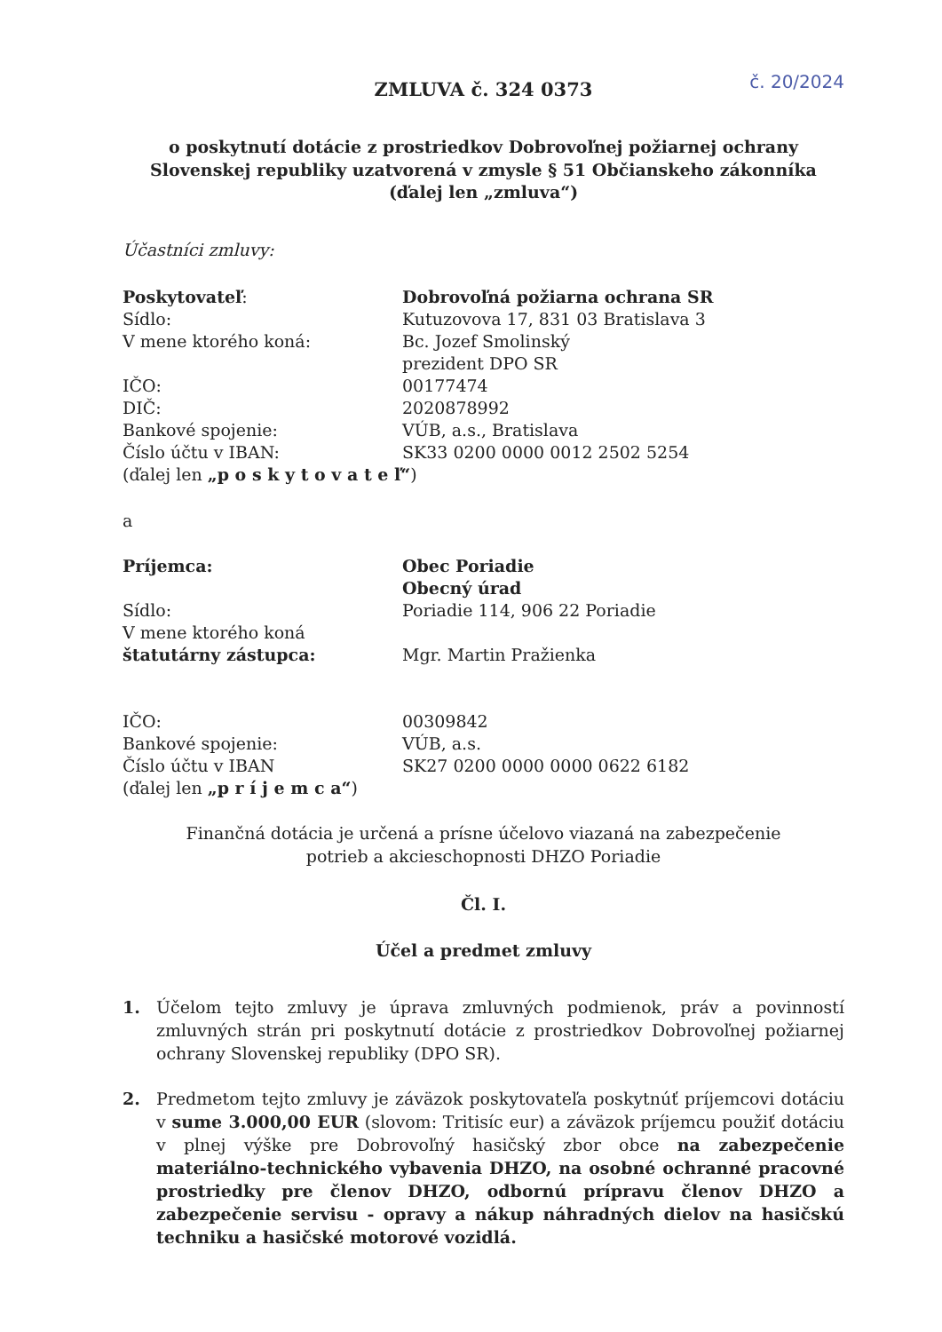ZMLUVA č. 324 0373 č. 20/2024
o poskytnutí dotácie z prostriedkov Dobrovoľnej požiarnej ochrany
Slovenskej republiky uzatvorená v zmysle § 51 Občianskeho zákonníka
(ďalej len „zmluva“)
Účastníci zmluvy:
Poskytovateľ: Dobrovoľná požiarna ochrana SR
Sídlo: Kutuzovova 17, 831 03 Bratislava 3
V mene ktorého koná: Bc. Jozef Smolinský
prezident DPO SR
IČO: 00177474
DIČ: 2020878992
Bankové spojenie: VÚB, a.s., Bratislava
Číslo účtu v IBAN: SK33 0200 0000 0012 2502 5254
(ďalej len „p o s k y t o v a t e ľ“)
a
Príjemca: Obec Poriadie
Obecný úrad
Sídlo: Poriadie 114, 906 22 Poriadie
V mene ktorého koná
štatutárny zástupca:
Mgr. Martin Pražienka
IČO: 00309842
Bankové spojenie: VÚB, a.s.
Číslo účtu v IBAN SK27 0200 0000 0000 0622 6182
(ďalej len „p r í j e m c a“)
Finančná dotácia je určená a prísne účelovo viazaná na zabezpečenie
potrieb a akcieschopnosti DHZO Poriadie
Čl. I.
Účel a predmet zmluvy
1. Účelom tejto zmluvy je úprava zmluvných podmienok, práv a povinností zmluvných strán pri poskytnutí dotácie z prostriedkov Dobrovoľnej požiarnej ochrany Slovenskej republiky (DPO SR).
2. Predmetom tejto zmluvy je záväzok poskytovateľa poskytnúť príjemcovi dotáciu v sume 3.000,00 EUR (slovom: Tritisíc eur) a záväzok príjemcu použiť dotáciu v plnej výške pre Dobrovoľný hasičský zbor obce na zabezpečenie materiálno-technického vybavenia DHZO, na osobné ochranné pracovné prostriedky pre členov DHZO, odbornú prípravu členov DHZO a zabezpečenie servisu - opravy a nákup náhradných dielov na hasičskú techniku a hasičské motorové vozidlá.